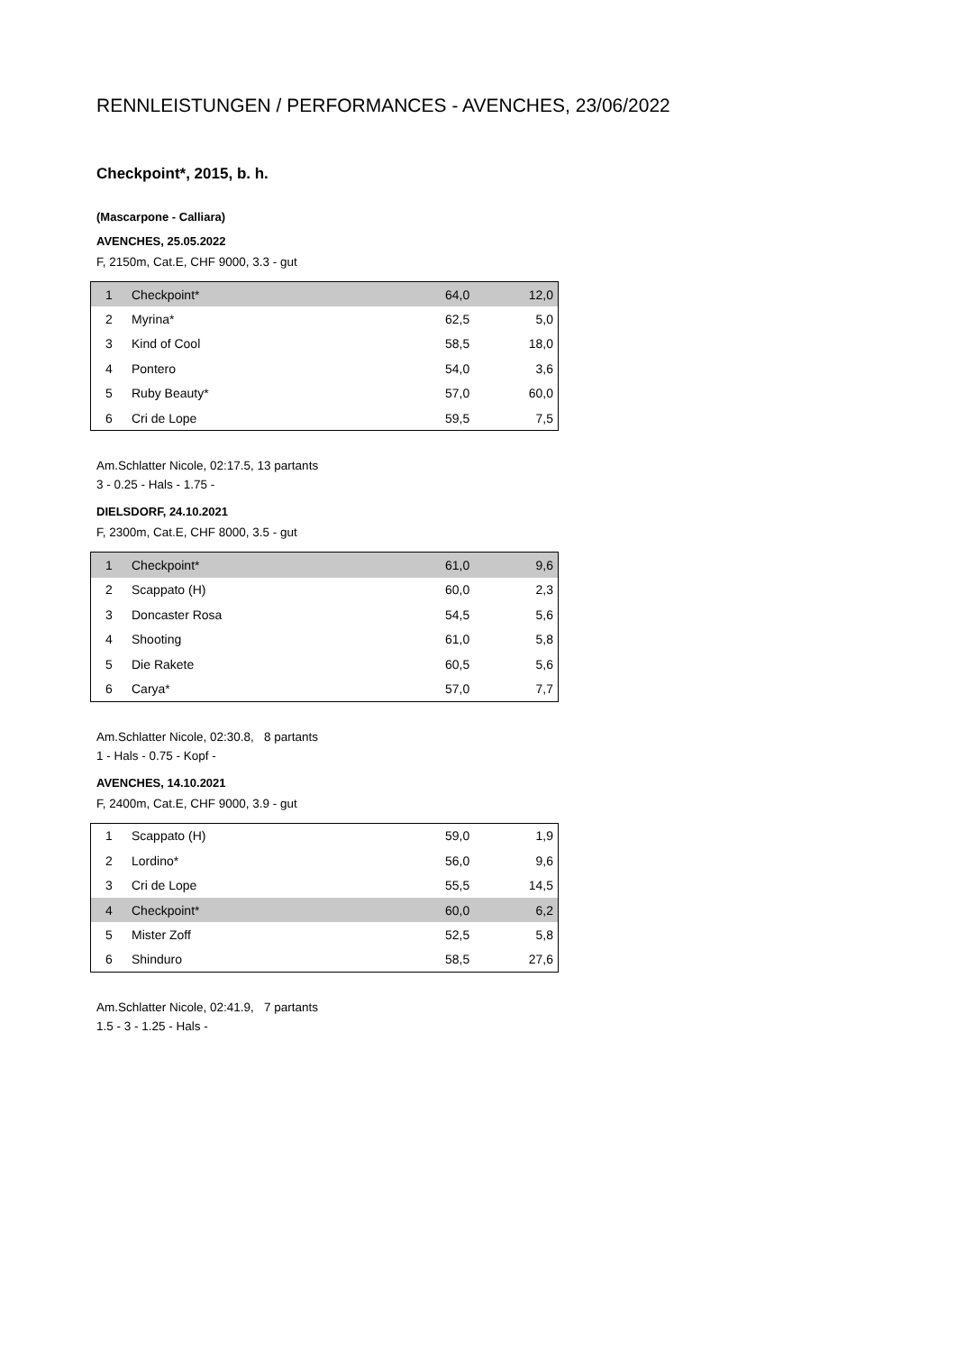RENNLEISTUNGEN / PERFORMANCES - AVENCHES, 23/06/2022
Checkpoint*, 2015, b. h.
(Mascarpone - Calliara)
AVENCHES, 25.05.2022
F, 2150m, Cat.E, CHF 9000, 3.3 - gut
| 1 | Checkpoint* | 64,0 | 12,0 |
| 2 | Myrina* | 62,5 | 5,0 |
| 3 | Kind of Cool | 58,5 | 18,0 |
| 4 | Pontero | 54,0 | 3,6 |
| 5 | Ruby Beauty* | 57,0 | 60,0 |
| 6 | Cri de Lope | 59,5 | 7,5 |
Am.Schlatter Nicole, 02:17.5, 13 partants
3 - 0.25 - Hals - 1.75 -
DIELSDORF, 24.10.2021
F, 2300m, Cat.E, CHF 8000, 3.5 - gut
| 1 | Checkpoint* | 61,0 | 9,6 |
| 2 | Scappato (H) | 60,0 | 2,3 |
| 3 | Doncaster Rosa | 54,5 | 5,6 |
| 4 | Shooting | 61,0 | 5,8 |
| 5 | Die Rakete | 60,5 | 5,6 |
| 6 | Carya* | 57,0 | 7,7 |
Am.Schlatter Nicole, 02:30.8, 8 partants
1 - Hals - 0.75 - Kopf -
AVENCHES, 14.10.2021
F, 2400m, Cat.E, CHF 9000, 3.9 - gut
| 1 | Scappato (H) | 59,0 | 1,9 |
| 2 | Lordino* | 56,0 | 9,6 |
| 3 | Cri de Lope | 55,5 | 14,5 |
| 4 | Checkpoint* | 60,0 | 6,2 |
| 5 | Mister Zoff | 52,5 | 5,8 |
| 6 | Shinduro | 58,5 | 27,6 |
Am.Schlatter Nicole, 02:41.9, 7 partants
1.5 - 3 - 1.25 - Hals -